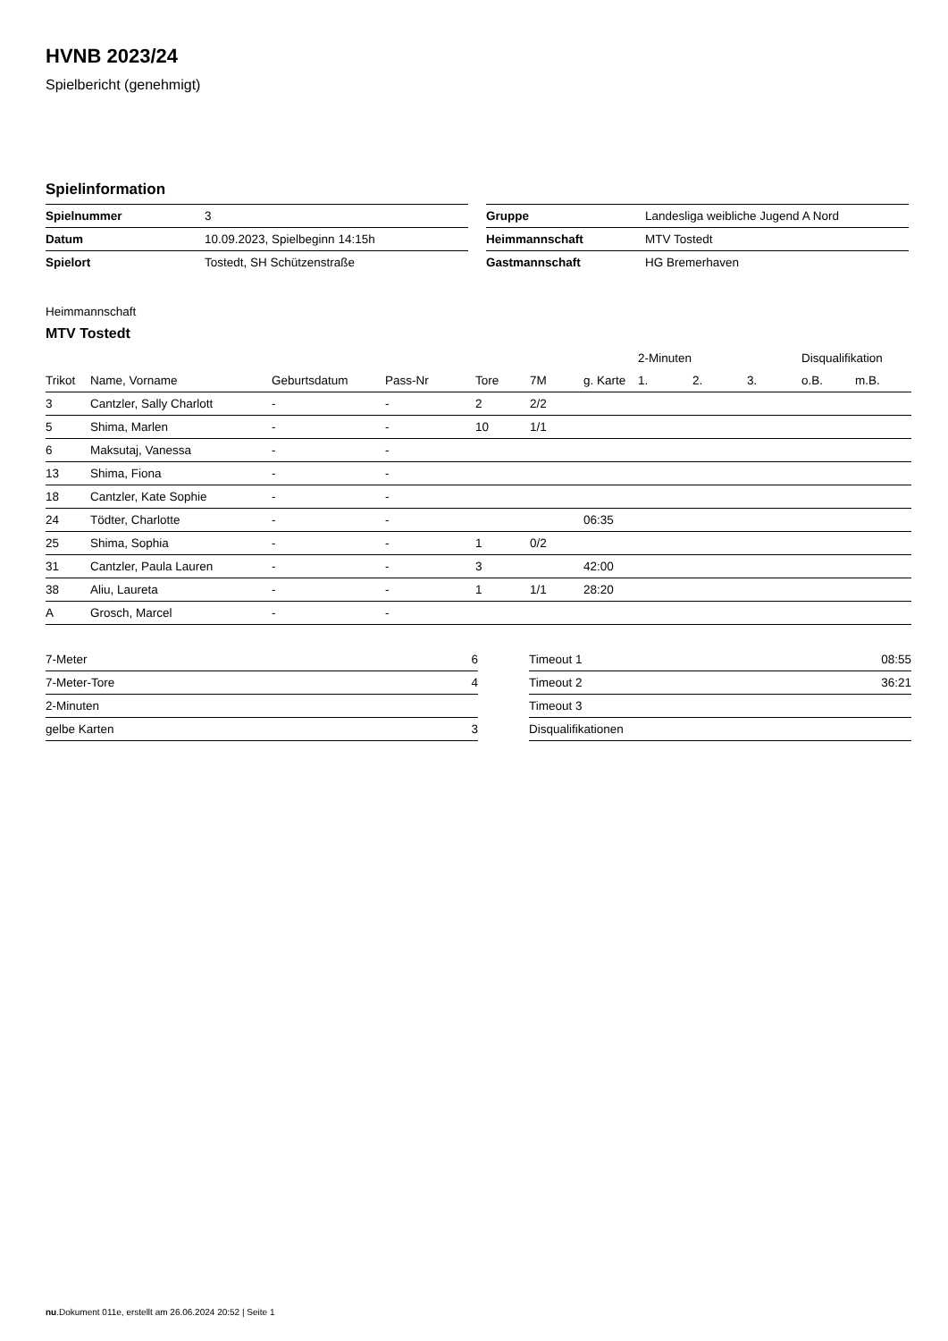HVNB 2023/24
Spielbericht (genehmigt)
Spielinformation
| Spielnummer | 3 |
| Datum | 10.09.2023, Spielbeginn 14:15h |
| Spielort | Tostedt, SH Schützenstraße |
| Gruppe | Landesliga weibliche Jugend A Nord |
| Heimmannschaft | MTV Tostedt |
| Gastmannschaft | HG Bremerhaven |
Heimmannschaft
MTV Tostedt
| | | | | | | | 2-Minuten | | | Disqualifikation | |
| --- | --- | --- | --- | --- | --- | --- | --- | --- | --- | --- | --- |
| Trikot | Name, Vorname | Geburtsdatum | Pass-Nr | Tore | 7M | g. Karte | 1. | 2. | 3. | o.B. | m.B. |
| 3 | Cantzler, Sally Charlott | - | - | 2 | 2/2 | | | | | | |
| 5 | Shima, Marlen | - | - | 10 | 1/1 | | | | | | |
| 6 | Maksutaj, Vanessa | - | - | | | | | | | | |
| 13 | Shima, Fiona | - | - | | | | | | | | |
| 18 | Cantzler, Kate Sophie | - | - | | | | | | | | |
| 24 | Tödter, Charlotte | - | - | | | 06:35 | | | | | |
| 25 | Shima, Sophia | - | - | 1 | 0/2 | | | | | | |
| 31 | Cantzler, Paula Lauren | - | - | 3 | | 42:00 | | | | | |
| 38 | Aliu, Laureta | - | - | 1 | 1/1 | 28:20 | | | | | |
| A | Grosch, Marcel | - | - | | | | | | | | |
| 7-Meter | 6 |
| 7-Meter-Tore | 4 |
| 2-Minuten | |
| gelbe Karten | 3 |
| Timeout 1 | 08:55 |
| Timeout 2 | 36:21 |
| Timeout 3 | |
| Disqualifikationen | |
nu.Dokument 011e, erstellt am 26.06.2024 20:52 | Seite 1